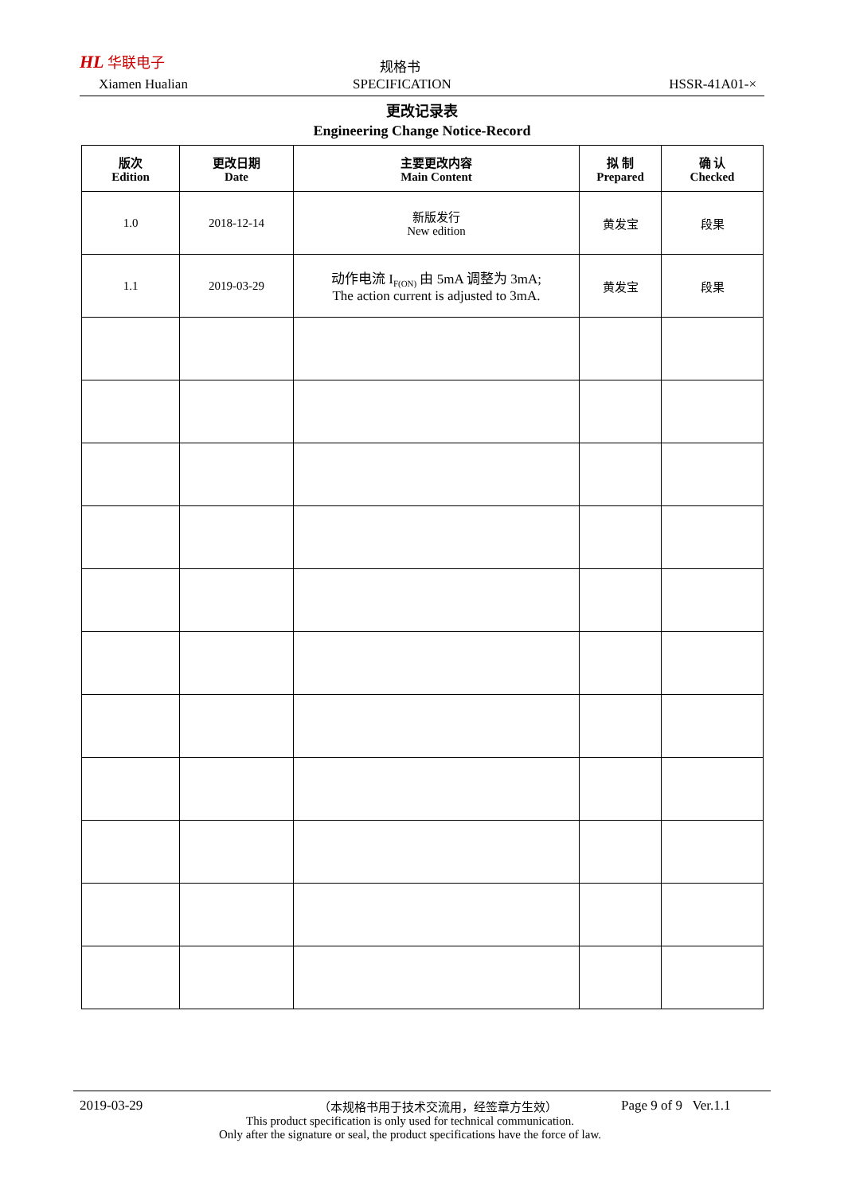HL 华联电子
Xiamen Hualian
规格书
SPECIFICATION HSSR-41A01-×
更改记录表
Engineering Change Notice-Record
| 版次 Edition | 更改日期 Date | 主要更改内容 Main Content | 拟 制 Prepared | 确 认 Checked |
| --- | --- | --- | --- | --- |
| 1.0 | 2018-12-14 | 新版发行 New edition | 黄发宝 | 段果 |
| 1.1 | 2019-03-29 | 动作电流 I<sub>F(ON)</sub> 由 5mA 调整为 3mA; The action current is adjusted to 3mA. | 黄发宝 | 段果 |
2019-03-29 （本规格书用于技术交流用，经签章方生效） Page 9 of 9 Ver.1.1
This product specification is only used for technical communication.
Only after the signature or seal, the product specifications have the force of law.